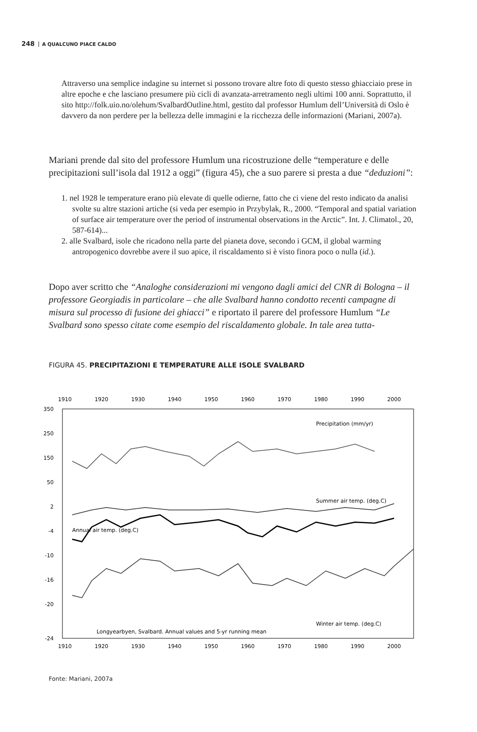248 A QUALCUNO PIACE CALDO
Attraverso una semplice indagine su internet si possono trovare altre foto di questo stesso ghiacciaio prese in altre epoche e che lasciano presumere più cicli di avanzata-arretramento negli ultimi 100 anni. Soprattutto, il sito http://folk.uio.no/olehum/SvalbardOutline.html, gestito dal professor Humlum dell’Università di Oslo è davvero da non perdere per la bellezza delle immagini e la ricchezza delle informazioni (Mariani, 2007a).
Mariani prende dal sito del professore Humlum una ricostruzione delle “temperature e delle precipitazioni sull’isola dal 1912 a oggi” (figura 45), che a suo parere si presta a due “deduzioni”:
1. nel 1928 le temperature erano più elevate di quelle odierne, fatto che ci viene del resto indicato da analisi svolte su altre stazioni artiche (si veda per esempio in Przybylak, R., 2000. “Temporal and spatial variation of surface air temperature over the period of instrumental observations in the Arctic”. Int. J. Climatol., 20, 587-614)...
2. alle Svalbard, isole che ricadono nella parte del pianeta dove, secondo i GCM, il global warming antropogenico dovrebbe avere il suo apice, il riscaldamento si è visto finora poco o nulla (id.).
Dopo aver scritto che “Analoghe considerazioni mi vengono dagli amici del CNR di Bologna – il professore Georgiadis in particolare – che alle Svalbard hanno condotto recenti campagne di misura sul processo di fusione dei ghiacci” e riportato il parere del professore Humlum “Le Svalbard sono spesso citate come esempio del riscaldamento globale. In tale area tutta-
FIGURA 45. PRECIPITAZIONI E TEMPERATURE ALLE ISOLE SVALBARD
1910
1920
1930
1940
1950
1960
1970
1980
1990
2000
1910
1920
1930
1940
1950
1960
1970
1980
1990
2000
350
250
150
50
2
-4
-10
-16
-20
-24
Precipitation (mm/yr)
Summer air temp. (deg.C)
Annual air temp. (deg.C)
Winter air temp. (deg.C)
Longyearbyen, Svalbard. Annual values and 5-yr running mean
Fonte: Mariani, 2007a